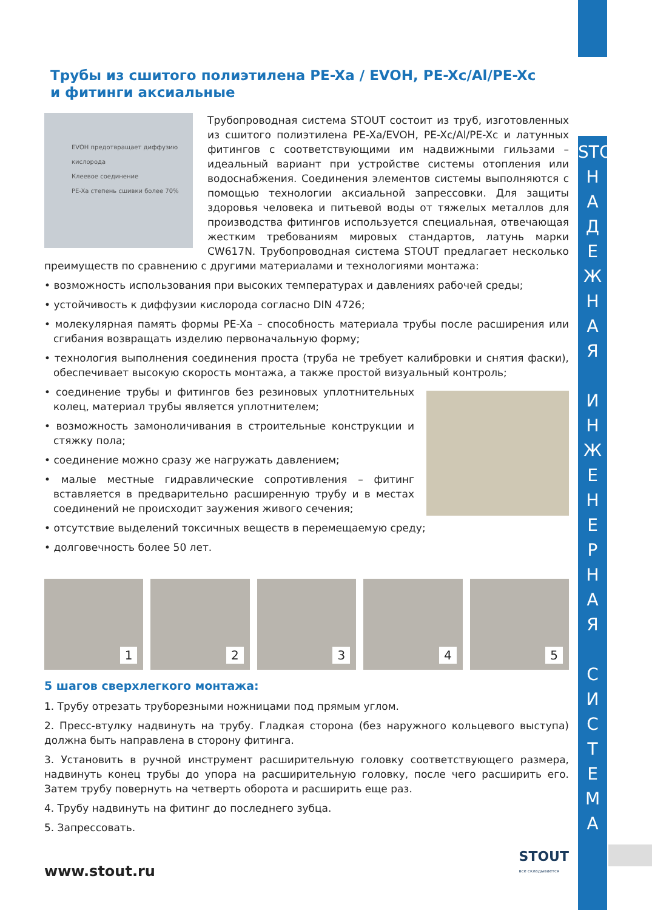STOUT
Н
А
Д
Е
Ж
Н
А
Я
И
Н
Ж
Е
Н
Е
Р
Н
А
Я
С
И
С
Т
Е
М
А
Трубы из сшитого полиэтилена PE-Xa / EVOH, PE-Xc/Al/PE-Xc
и фитинги аксиальные
EVOH предотвращает диффузию кислорода
Клеевое соединение
PE-Xa степень сшивки более 70%
Трубопроводная система STOUT состоит из труб, изготовленных из сшитого полиэтилена PE-Xa/EVOH, PE-Xc/Al/PE-Xc и латунных фитингов с соответствующими им надвижными гильзами – идеальный вариант при устройстве системы отопления или водоснабжения. Соединения элементов системы выполняются с помощью технологии аксиальной запрессовки. Для защиты здоровья человека и питьевой воды от тяжелых металлов для производства фитингов используется специальная, отвечающая жестким требованиям мировых стандартов, латунь марки CW617N. Трубопроводная система STOUT предлагает несколько преимуществ по сравнению с другими материалами и технологиями монтажа:
• возможность использования при высоких температурах и давлениях рабочей среды;
• устойчивость к диффузии кислорода согласно DIN 4726;
• молекулярная память формы PE-Xa – способность материала трубы после расширения или сгибания возвращать изделию первоначальную форму;
• технология выполнения соединения проста (труба не требует калибровки и снятия фаски), обеспечивает высокую скорость монтажа, а также простой визуальный контроль;
• соединение трубы и фитингов без резиновых уплотнительных колец, материал трубы является уплотнителем;
• возможность замоноличивания в строительные конструкции и стяжку пола;
• соединение можно сразу же нагружать давлением;
• малые местные гидравлические сопротивления – фитинг вставляется в предварительно расширенную трубу и в местах соединений не происходит заужения живого сечения;
• отсутствие выделений токсичных веществ в перемещаемую среду;
• долговечность более 50 лет.
1
2
3
4
5
5 шагов сверхлегкого монтажа:
1. Трубу отрезать труборезными ножницами под прямым углом.
2. Пресс-втулку надвинуть на трубу. Гладкая сторона (без наружного кольцевого выступа) должна быть направлена в сторону фитинга.
3. Установить в ручной инструмент расширительную головку соответствующего размера, надвинуть конец трубы до упора на расширительную головку, после чего расширить его. Затем трубу повернуть на четверть оборота и расширить еще раз.
4. Трубу надвинуть на фитинг до последнего зубца.
5. Запрессовать.
www.stout.ru
STOUT
все складывается